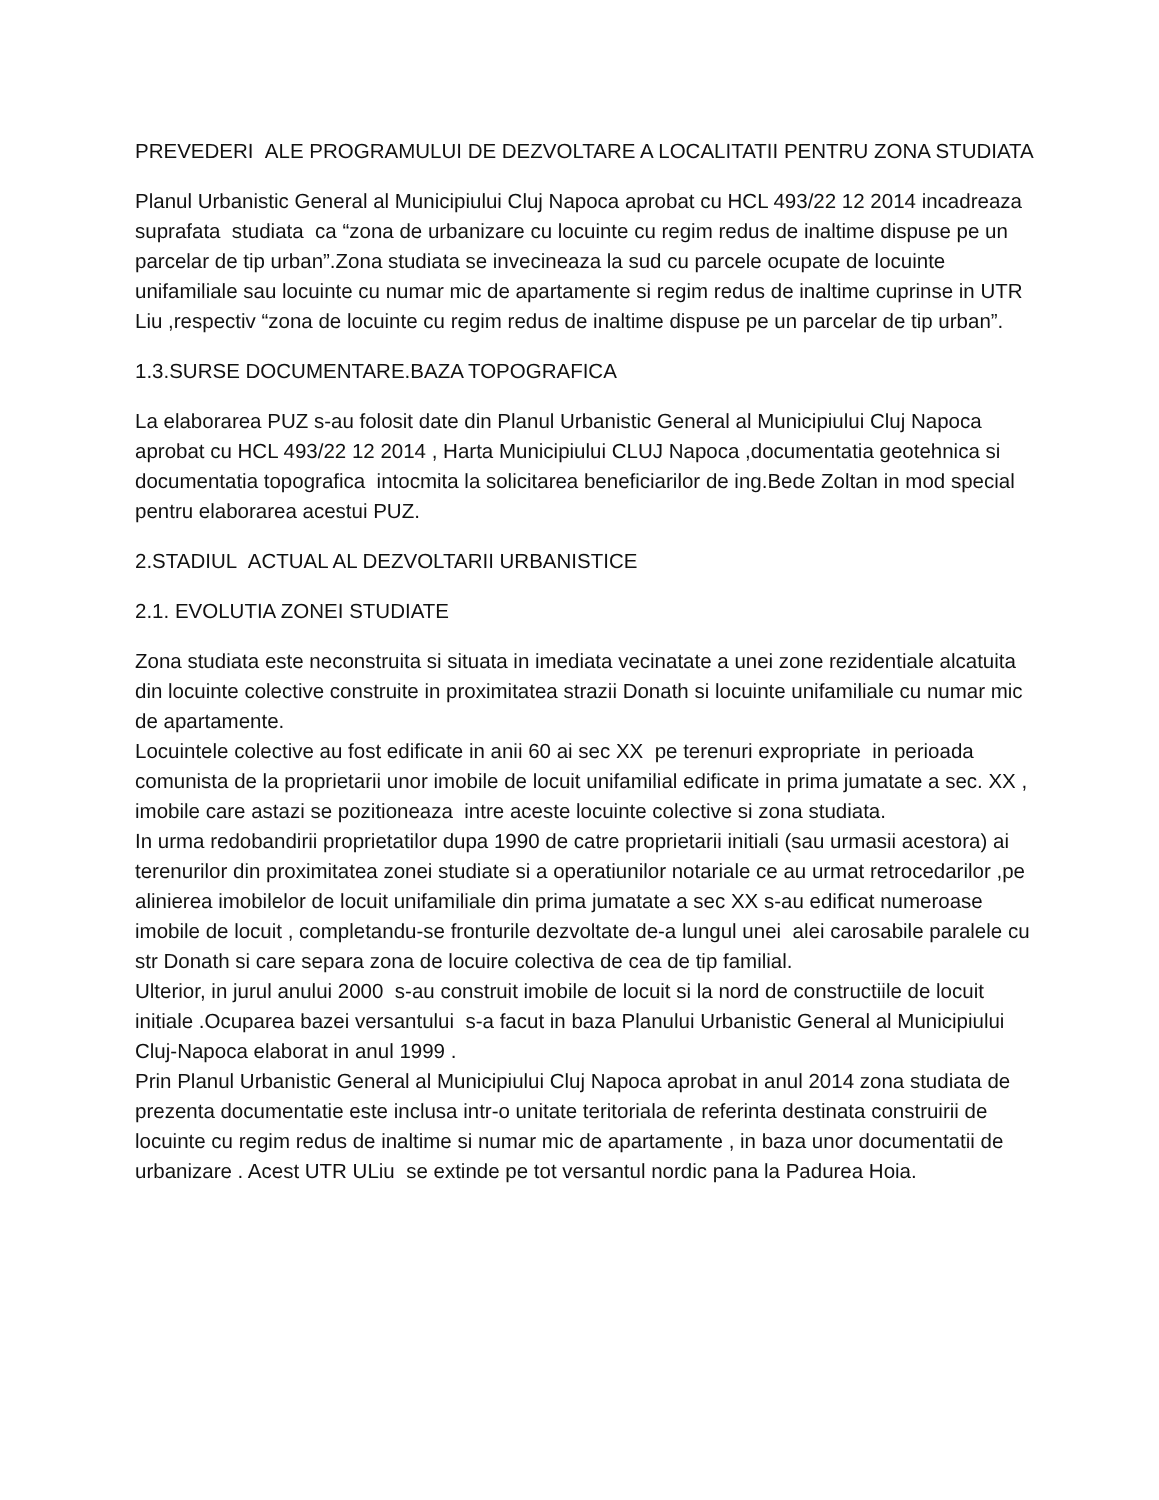PREVEDERI ALE PROGRAMULUI DE DEZVOLTARE A LOCALITATII PENTRU ZONA STUDIATA
Planul Urbanistic General al Municipiului Cluj Napoca aprobat cu HCL 493/22 12 2014 incadreaza suprafata studiata ca “zona de urbanizare cu locuinte cu regim redus de inaltime dispuse pe un parcelar de tip urban”.Zona studiata se invecineaza la sud cu parcele ocupate de locuinte unifamiliale sau locuinte cu numar mic de apartamente si regim redus de inaltime cuprinse in UTR Liu ,respectiv “zona de locuinte cu regim redus de inaltime dispuse pe un parcelar de tip urban”.
1.3.SURSE DOCUMENTARE.BAZA TOPOGRAFICA
La elaborarea PUZ s-au folosit date din Planul Urbanistic General al Municipiului Cluj Napoca aprobat cu HCL 493/22 12 2014 , Harta Municipiului CLUJ Napoca ,documentatia geotehnica si documentatia topografica intocmita la solicitarea beneficiarilor de ing.Bede Zoltan in mod special pentru elaborarea acestui PUZ.
2.STADIUL ACTUAL AL DEZVOLTARII URBANISTICE
2.1. EVOLUTIA ZONEI STUDIATE
Zona studiata este neconstruita si situata in imediata vecinatate a unei zone rezidentiale alcatuita din locuinte colective construite in proximitatea strazii Donath si locuinte unifamiliale cu numar mic de apartamente.
Locuintele colective au fost edificate in anii 60 ai sec XX pe terenuri expropriate in perioada comunista de la proprietarii unor imobile de locuit unifamilial edificate in prima jumatate a sec. XX , imobile care astazi se pozitioneaza intre aceste locuinte colective si zona studiata.
In urma redobandirii proprietatilor dupa 1990 de catre proprietarii initiali (sau urmasii acestora) ai terenurilor din proximitatea zonei studiate si a operatiunilor notariale ce au urmat retrocedarilor ,pe alinierea imobilelor de locuit unifamiliale din prima jumatate a sec XX s-au edificat numeroase imobile de locuit , completandu-se fronturile dezvoltate de-a lungul unei alei carosabile paralele cu str Donath si care separa zona de locuire colectiva de cea de tip familial.
Ulterior, in jurul anului 2000 s-au construit imobile de locuit si la nord de constructiile de locuit initiale .Ocuparea bazei versantului s-a facut in baza Planului Urbanistic General al Municipiului Cluj-Napoca elaborat in anul 1999 .
Prin Planul Urbanistic General al Municipiului Cluj Napoca aprobat in anul 2014 zona studiata de prezenta documentatie este inclusa intr-o unitate teritoriala de referinta destinata construirii de locuinte cu regim redus de inaltime si numar mic de apartamente , in baza unor documentatii de urbanizare . Acest UTR ULiu se extinde pe tot versantul nordic pana la Padurea Hoia.